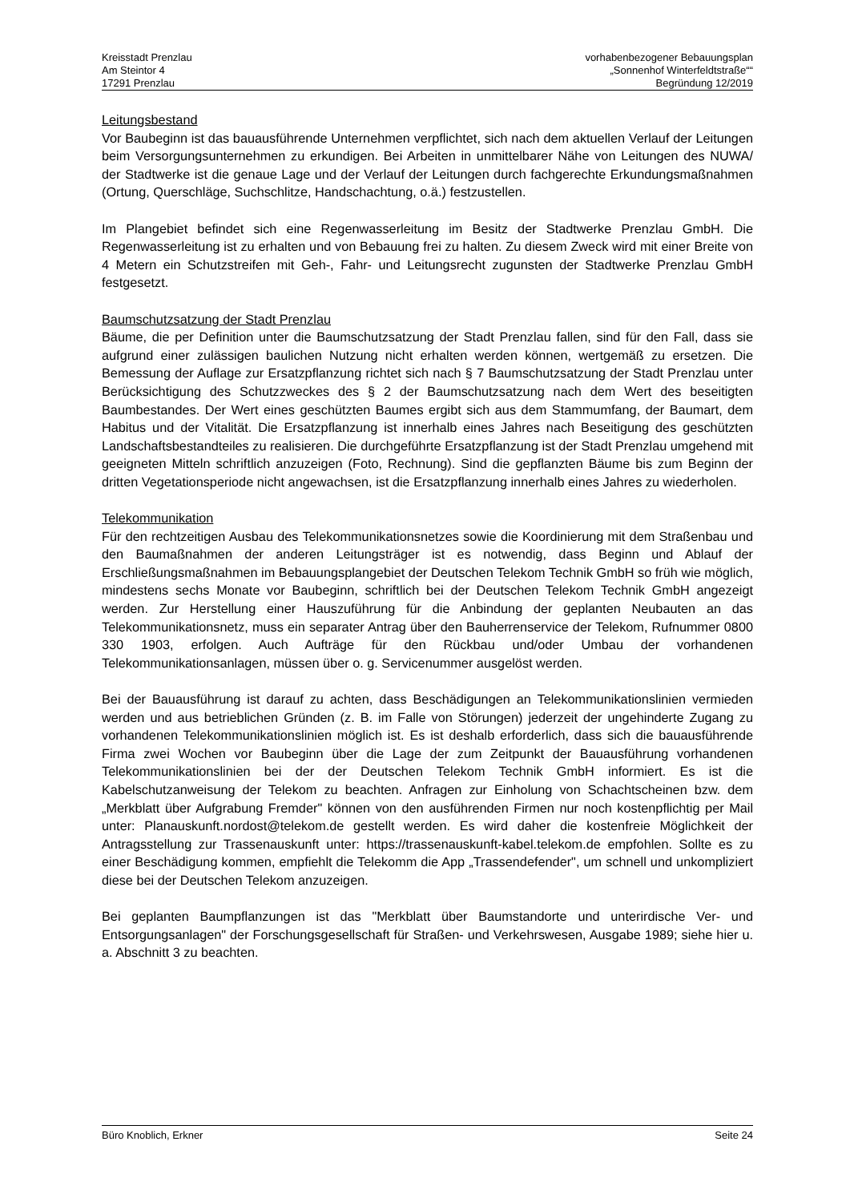Kreisstadt Prenzlau
Am Steintor 4
17291 Prenzlau
vorhabenbezogener Bebauungsplan
„Sonnenhof Winterfeldtstraße““
Begründung 12/2019
Leitungsbestand
Vor Baubeginn ist das bauausführende Unternehmen verpflichtet, sich nach dem aktuellen Verlauf der Leitungen beim Versorgungsunternehmen zu erkundigen. Bei Arbeiten in unmittelbarer Nähe von Leitungen des NUWA/ der Stadtwerke ist die genaue Lage und der Verlauf der Leitungen durch fachgerechte Erkundungsmaßnahmen (Ortung, Querschläge, Suchschlitze, Handschachtung, o.ä.) festzustellen.
Im Plangebiet befindet sich eine Regenwasserleitung im Besitz der Stadtwerke Prenzlau GmbH. Die Regenwasserleitung ist zu erhalten und von Bebauung frei zu halten. Zu diesem Zweck wird mit einer Breite von 4 Metern ein Schutzstreifen mit Geh-, Fahr- und Leitungsrecht zugunsten der Stadtwerke Prenzlau GmbH festgesetzt.
Baumschutzsatzung der Stadt Prenzlau
Bäume, die per Definition unter die Baumschutzsatzung der Stadt Prenzlau fallen, sind für den Fall, dass sie aufgrund einer zulässigen baulichen Nutzung nicht erhalten werden können, wertgemäß zu ersetzen. Die Bemessung der Auflage zur Ersatzpflanzung richtet sich nach § 7 Baumschutzsatzung der Stadt Prenzlau unter Berücksichtigung des Schutzzweckes des § 2 der Baumschutzsatzung nach dem Wert des beseitigten Baumbestandes. Der Wert eines geschützten Baumes ergibt sich aus dem Stammumfang, der Baumart, dem Habitus und der Vitalität. Die Ersatzpflanzung ist innerhalb eines Jahres nach Beseitigung des geschützten Landschaftsbestandteiles zu realisieren. Die durchgeführte Ersatzpflanzung ist der Stadt Prenzlau umgehend mit geeigneten Mitteln schriftlich anzuzeigen (Foto, Rechnung). Sind die gepflanzten Bäume bis zum Beginn der dritten Vegetationsperiode nicht angewachsen, ist die Ersatzpflanzung innerhalb eines Jahres zu wiederholen.
Telekommunikation
Für den rechtzeitigen Ausbau des Telekommunikationsnetzes sowie die Koordinierung mit dem Straßenbau und den Baumaßnahmen der anderen Leitungsträger ist es notwendig, dass Beginn und Ablauf der Erschließungsmaßnahmen im Bebauungsplangebiet der Deutschen Telekom Technik GmbH so früh wie möglich, mindestens sechs Monate vor Baubeginn, schriftlich bei der Deutschen Telekom Technik GmbH angezeigt werden. Zur Herstellung einer Hauszuführung für die Anbindung der geplanten Neubauten an das Telekommunikationsnetz, muss ein separater Antrag über den Bauherrenservice der Telekom, Rufnummer 0800 330 1903, erfolgen. Auch Aufträge für den Rückbau und/oder Umbau der vorhandenen Telekommunikationsanlagen, müssen über o. g. Servicenummer ausgelöst werden.
Bei der Bauausführung ist darauf zu achten, dass Beschädigungen an Telekommunikationslinien vermieden werden und aus betrieblichen Gründen (z. B. im Falle von Störungen) jederzeit der ungehinderte Zugang zu vorhandenen Telekommunikationslinien möglich ist. Es ist deshalb erforderlich, dass sich die bauausführende Firma zwei Wochen vor Baubeginn über die Lage der zum Zeitpunkt der Bauausführung vorhandenen Telekommunikationslinien bei der der Deutschen Telekom Technik GmbH informiert. Es ist die Kabelschutzanweisung der Telekom zu beachten. Anfragen zur Einholung von Schachtscheinen bzw. dem „Merkblatt über Aufgrabung Fremder" können von den ausführenden Firmen nur noch kostenpflichtig per Mail unter: Planauskunft.nordost@telekom.de gestellt werden. Es wird daher die kostenfreie Möglichkeit der Antragsstellung zur Trassenauskunft unter: https://trassenauskunft-kabel.telekom.de empfohlen. Sollte es zu einer Beschädigung kommen, empfiehlt die Telekomm die App „Trassendefender", um schnell und unkompliziert diese bei der Deutschen Telekom anzuzeigen.
Bei geplanten Baumpflanzungen ist das "Merkblatt über Baumstandorte und unterirdische Ver- und Entsorgungsanlagen" der Forschungsgesellschaft für Straßen- und Verkehrswesen, Ausgabe 1989; siehe hier u. a. Abschnitt 3 zu beachten.
Büro Knoblich, Erkner Seite 24